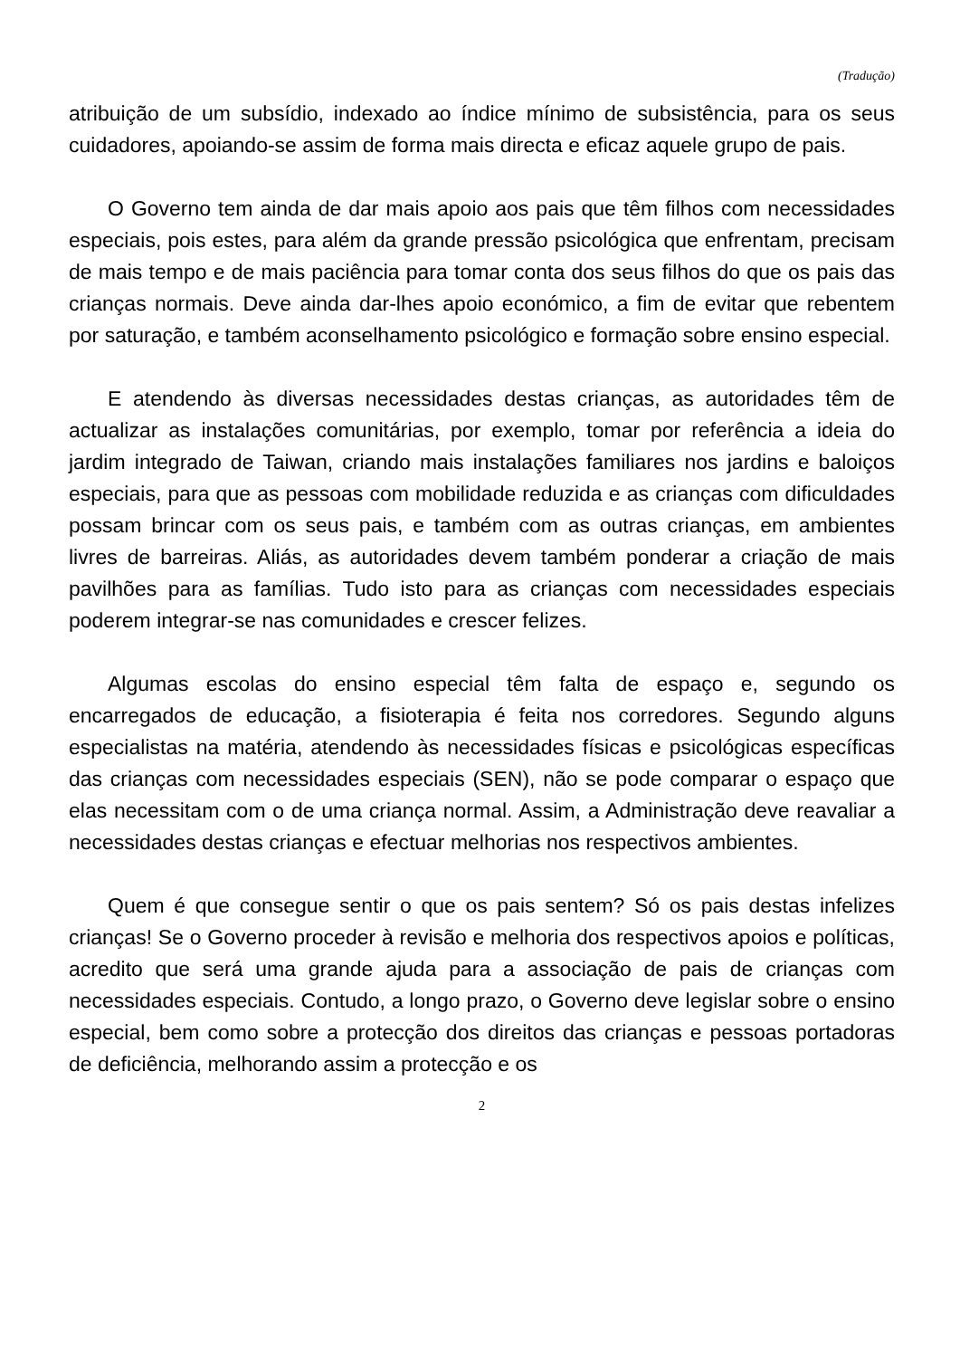(Tradução)
atribuição de um subsídio, indexado ao índice mínimo de subsistência, para os seus cuidadores, apoiando-se assim de forma mais directa e eficaz aquele grupo de pais.
O Governo tem ainda de dar mais apoio aos pais que têm filhos com necessidades especiais, pois estes, para além da grande pressão psicológica que enfrentam, precisam de mais tempo e de mais paciência para tomar conta dos seus filhos do que os pais das crianças normais. Deve ainda dar-lhes apoio económico, a fim de evitar que rebentem por saturação, e também aconselhamento psicológico e formação sobre ensino especial.
E atendendo às diversas necessidades destas crianças, as autoridades têm de actualizar as instalações comunitárias, por exemplo, tomar por referência a ideia do jardim integrado de Taiwan, criando mais instalações familiares nos jardins e baloiços especiais, para que as pessoas com mobilidade reduzida e as crianças com dificuldades possam brincar com os seus pais, e também com as outras crianças, em ambientes livres de barreiras. Aliás, as autoridades devem também ponderar a criação de mais pavilhões para as famílias. Tudo isto para as crianças com necessidades especiais poderem integrar-se nas comunidades e crescer felizes.
Algumas escolas do ensino especial têm falta de espaço e, segundo os encarregados de educação, a fisioterapia é feita nos corredores. Segundo alguns especialistas na matéria, atendendo às necessidades físicas e psicológicas específicas das crianças com necessidades especiais (SEN), não se pode comparar o espaço que elas necessitam com o de uma criança normal. Assim, a Administração deve reavaliar a necessidades destas crianças e efectuar melhorias nos respectivos ambientes.
Quem é que consegue sentir o que os pais sentem? Só os pais destas infelizes crianças! Se o Governo proceder à revisão e melhoria dos respectivos apoios e políticas, acredito que será uma grande ajuda para a associação de pais de crianças com necessidades especiais. Contudo, a longo prazo, o Governo deve legislar sobre o ensino especial, bem como sobre a protecção dos direitos das crianças e pessoas portadoras de deficiência, melhorando assim a protecção e os
2